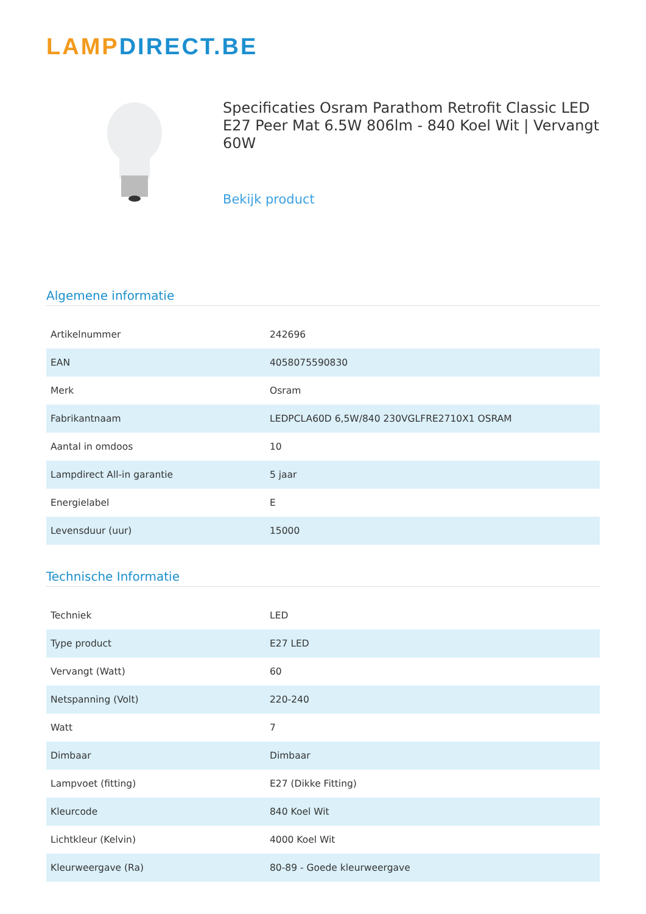LAMP DIRECT.BE
Specificaties Osram Parathom Retrofit Classic LED E27 Peer Mat 6.5W 806lm - 840 Koel Wit | Vervangt 60W
Bekijk product
Algemene informatie
| Artikelnummer | 242696 |
| EAN | 4058075590830 |
| Merk | Osram |
| Fabrikantnaam | LEDPCLA60D 6,5W/840 230VGLFRE2710X1 OSRAM |
| Aantal in omdoos | 10 |
| Lampdirect All-in garantie | 5 jaar |
| Energielabel | E |
| Levensduur (uur) | 15000 |
Technische Informatie
| Techniek | LED |
| Type product | E27 LED |
| Vervangt (Watt) | 60 |
| Netspanning (Volt) | 220-240 |
| Watt | 7 |
| Dimbaar | Dimbaar |
| Lampvoet (fitting) | E27 (Dikke Fitting) |
| Kleurcode | 840 Koel Wit |
| Lichtkleur (Kelvin) | 4000 Koel Wit |
| Kleurweergave (Ra) | 80-89 - Goede kleurweergave |